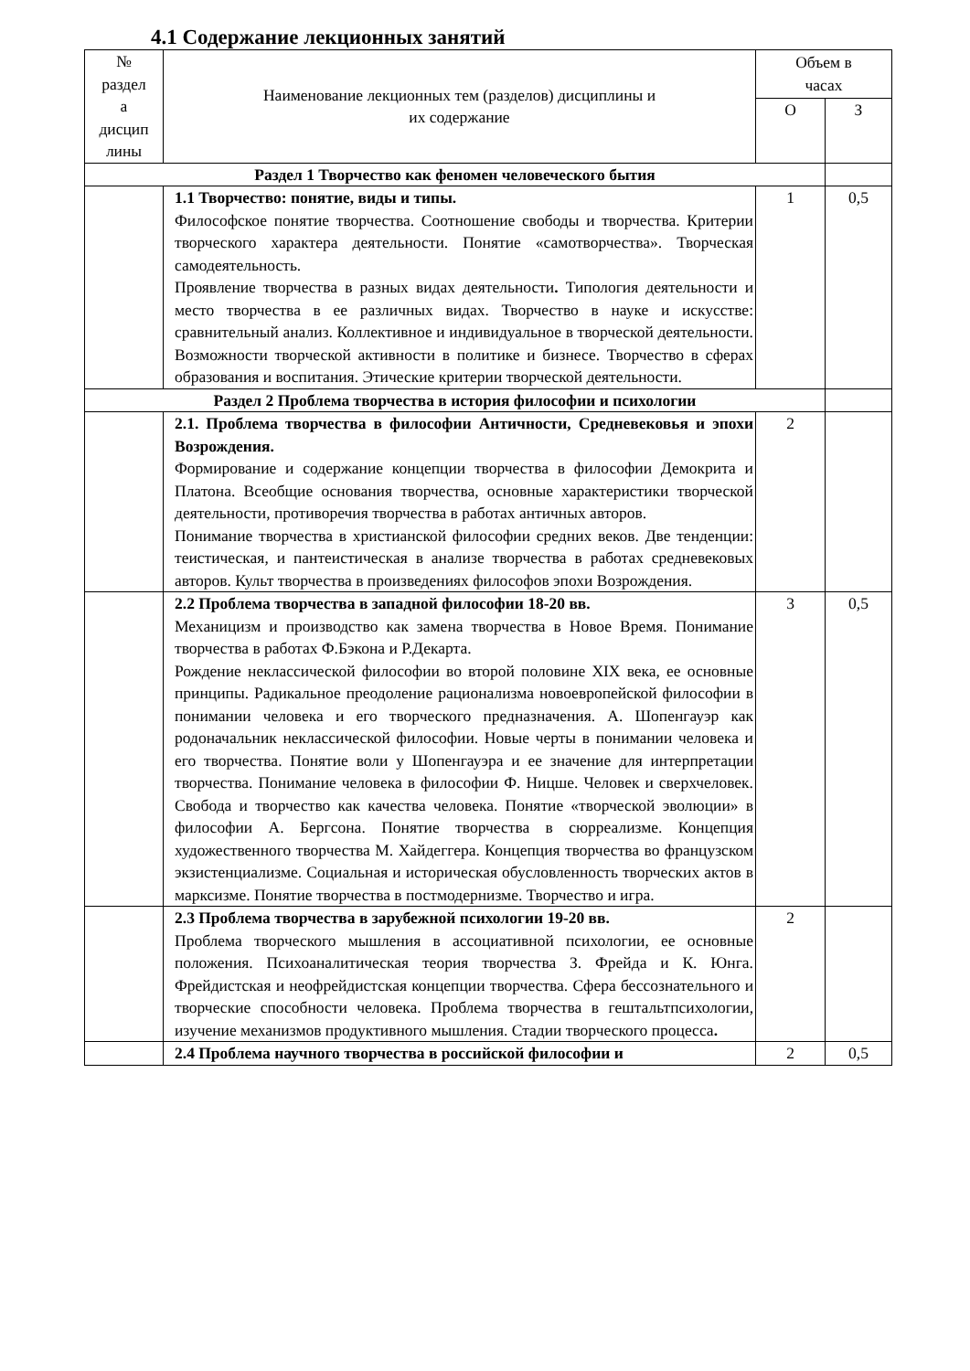4.1 Содержание лекционных занятий
| № раздел а дисцип лины | Наименование лекционных тем (разделов) дисциплины и их содержание | Объем в часах | |
| --- | --- | --- | --- |
| | | О | З |
| Раздел 1 Творчество как феномен человеческого бытия | | | |
| | 1.1 Творчество: понятие, виды и типы. Философское понятие творчества. Соотношение свободы и творчества. Критерии творческого характера деятельности. Понятие «самотворчества». Творческая самодеятельность. Проявление творчества в разных видах деятельности . Типология деятельности и место творчества в ее различных видах. Творчество в науке и искусстве: сравнительный анализ. Коллективное и индивидуальное в творческой деятельности. Возможности творческой активности в политике и бизнесе. Творчество в сферах образования и воспитания. Этические критерии творческой деятельности. | 1 | 0,5 |
| Раздел 2 Проблема творчества в история философии и психологии | | | |
| | 2.1. Проблема творчества в философии Античности, Средневековья и эпохи Возрождения. Формирование и содержание концепции творчества в философии Демокрита и Платона. Всеобщие основания творчества, основные характеристики творческой деятельности, противоречия творчества в работах античных авторов. Понимание творчества в христианской философии средних веков. Две тенденции: теистическая, и пантеистическая в анализе творчества в работах средневековых авторов. Культ творчества в произведениях философов эпохи Возрождения. | 2 | |
| | 2.2 Проблема творчества в западной философии 18-20 вв. Механицизм и производство как замена творчества в Новое Время. Понимание творчества в работах Ф.Бэкона и Р.Декарта. Рождение неклассической философии во второй половине XIX века, ее основные принципы. Радикальное преодоление рационализма новоевропейской философии в понимании человека и его творческого предназначения. А. Шопенгауэр как родоначальник неклассической философии. Новые черты в понимании человека и его творчества. Понятие воли у Шопенгауэра и ее значение для интерпретации творчества. Понимание человека в философии Ф. Ницше. Человек и сверхчеловек. Свобода и творчество как качества человека. Понятие «творческой эволюции» в философии А. Бергсона. Понятие творчества в сюрреализме. Концепция художественного творчества М. Хайдеггера. Концепция творчества во французском экзистенциализме. Социальная и историческая обусловленность творческих актов в марксизме. Понятие творчества в постмодернизме. Творчество и игра. | 3 | 0,5 |
| | 2.3 Проблема творчества в зарубежной психологии 19-20 вв. Проблема творческого мышления в ассоциативной психологии, ее основные положения. Психоаналитическая теория творчества З. Фрейда и К. Юнга. Фрейдистская и неофрейдистская концепции творчества. Сфера бессознательного и творческие способности человека. Проблема творчества в гештальтпсихологии, изучение механизмов продуктивного мышления. Стадии творческого процесса . | 2 | |
| | 2.4 Проблема научного творчества в российской философии и | 2 | 0,5 |